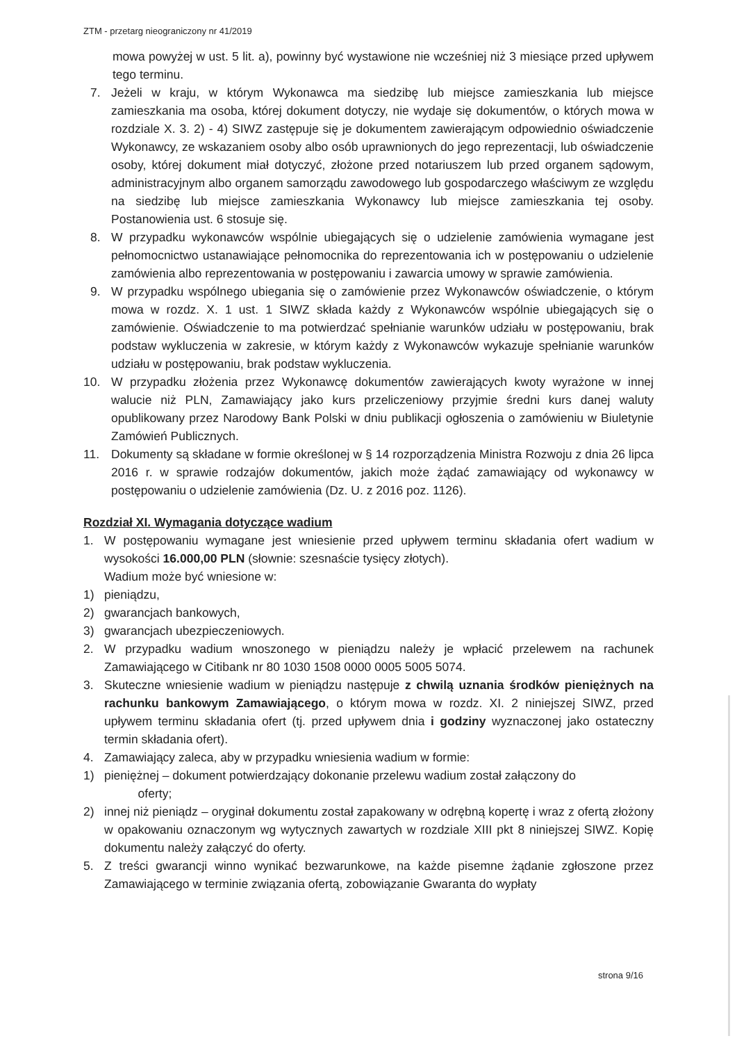ZTM - przetarg nieograniczony nr 41/2019
mowa powyżej w ust. 5 lit. a), powinny być wystawione nie wcześniej niż 3 miesiące przed upływem tego terminu.
7. Jeżeli w kraju, w którym Wykonawca ma siedzibę lub miejsce zamieszkania lub miejsce zamieszkania ma osoba, której dokument dotyczy, nie wydaje się dokumentów, o których mowa w rozdziale X. 3. 2) - 4) SIWZ zastępuje się je dokumentem zawierającym odpowiednio oświadczenie Wykonawcy, ze wskazaniem osoby albo osób uprawnionych do jego reprezentacji, lub oświadczenie osoby, której dokument miał dotyczyć, złożone przed notariuszem lub przed organem sądowym, administracyjnym albo organem samorządu zawodowego lub gospodarczego właściwym ze względu na siedzibę lub miejsce zamieszkania Wykonawcy lub miejsce zamieszkania tej osoby. Postanowienia ust. 6 stosuje się.
8. W przypadku wykonawców wspólnie ubiegających się o udzielenie zamówienia wymagane jest pełnomocnictwo ustanawiające pełnomocnika do reprezentowania ich w postępowaniu o udzielenie zamówienia albo reprezentowania w postępowaniu i zawarcia umowy w sprawie zamówienia.
9. W przypadku wspólnego ubiegania się o zamówienie przez Wykonawców oświadczenie, o którym mowa w rozdz. X. 1 ust. 1 SIWZ składa każdy z Wykonawców wspólnie ubiegających się o zamówienie. Oświadczenie to ma potwierdzać spełnianie warunków udziału w postępowaniu, brak podstaw wykluczenia w zakresie, w którym każdy z Wykonawców wykazuje spełnianie warunków udziału w postępowaniu, brak podstaw wykluczenia.
10. W przypadku złożenia przez Wykonawcę dokumentów zawierających kwoty wyrażone w innej walucie niż PLN, Zamawiający jako kurs przeliczeniowy przyjmie średni kurs danej waluty opublikowany przez Narodowy Bank Polski w dniu publikacji ogłoszenia o zamówieniu w Biuletynie Zamówień Publicznych.
11. Dokumenty są składane w formie określonej w § 14 rozporządzenia Ministra Rozwoju z dnia 26 lipca 2016 r. w sprawie rodzajów dokumentów, jakich może żądać zamawiający od wykonawcy w postępowaniu o udzielenie zamówienia (Dz. U. z 2016 poz. 1126).
Rozdział XI. Wymagania dotyczące wadium
1. W postępowaniu wymagane jest wniesienie przed upływem terminu składania ofert wadium w wysokości 16.000,00 PLN (słownie: szesnaście tysięcy złotych).
Wadium może być wniesione w:
1) pieniądzu,
2) gwarancjach bankowych,
3) gwarancjach ubezpieczeniowych.
2. W przypadku wadium wnoszonego w pieniądzu należy je wpłacić przelewem na rachunek Zamawiającego w Citibank nr 80 1030 1508 0000 0005 5005 5074.
3. Skuteczne wniesienie wadium w pieniądzu następuje z chwilą uznania środków pieniężnych na rachunku bankowym Zamawiającego, o którym mowa w rozdz. XI. 2 niniejszej SIWZ, przed upływem terminu składania ofert (tj. przed upływem dnia i godziny wyznaczonej jako ostateczny termin składania ofert).
4. Zamawiający zaleca, aby w przypadku wniesienia wadium w formie:
1) pieniężnej – dokument potwierdzający dokonanie przelewu wadium został załączony do
oferty;
2) innej niż pieniądz – oryginał dokumentu został zapakowany w odrębną kopertę i wraz z ofertą złożony w opakowaniu oznaczonym wg wytycznych zawartych w rozdziale XIII pkt 8 niniejszej SIWZ. Kopię dokumentu należy załączyć do oferty.
5. Z treści gwarancji winno wynikać bezwarunkowe, na każde pisemne żądanie zgłoszone przez Zamawiającego w terminie związania ofertą, zobowiązanie Gwaranta do wypłaty
strona 9/16